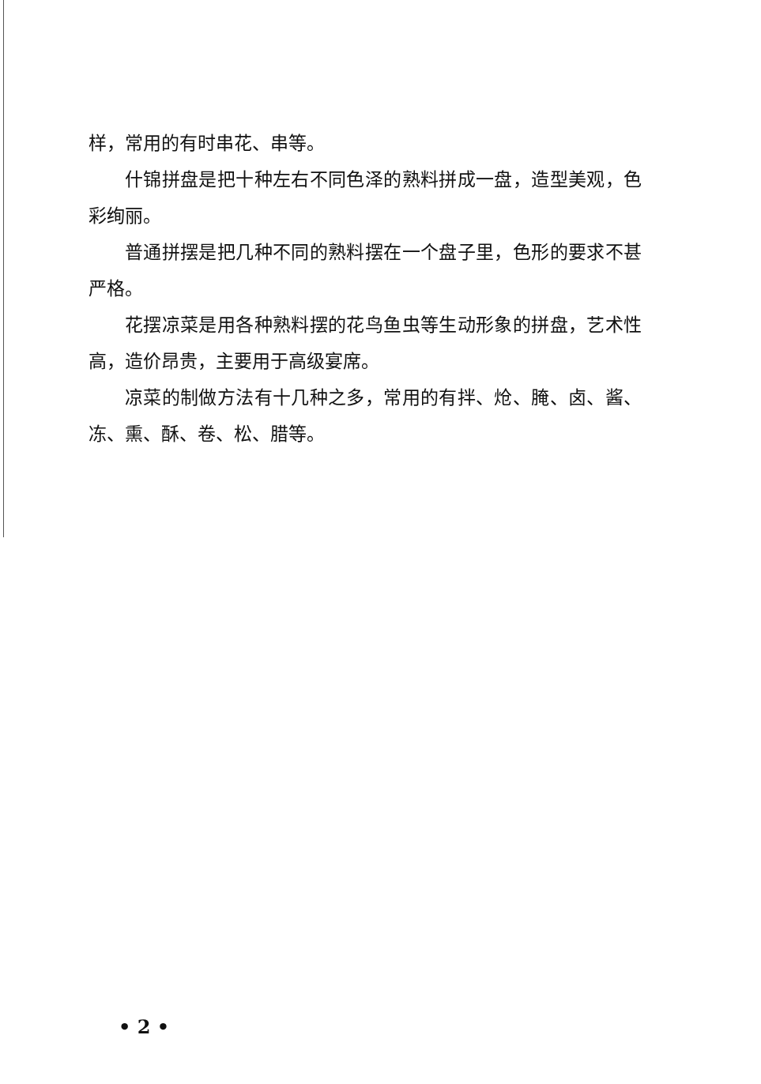样，常用的有时串花、串等。
什锦拼盘是把十种左右不同色泽的熟料拼成一盘，造型美观，色彩绚丽。
普通拼摆是把几种不同的熟料摆在一个盘子里，色形的要求不甚严格。
花摆凉菜是用各种熟料摆的花鸟鱼虫等生动形象的拼盘，艺术性高，造价昂贵，主要用于高级宴席。
凉菜的制做方法有十几种之多，常用的有拌、炝、腌、卤、酱、冻、熏、酥、卷、松、腊等。
• 2 •